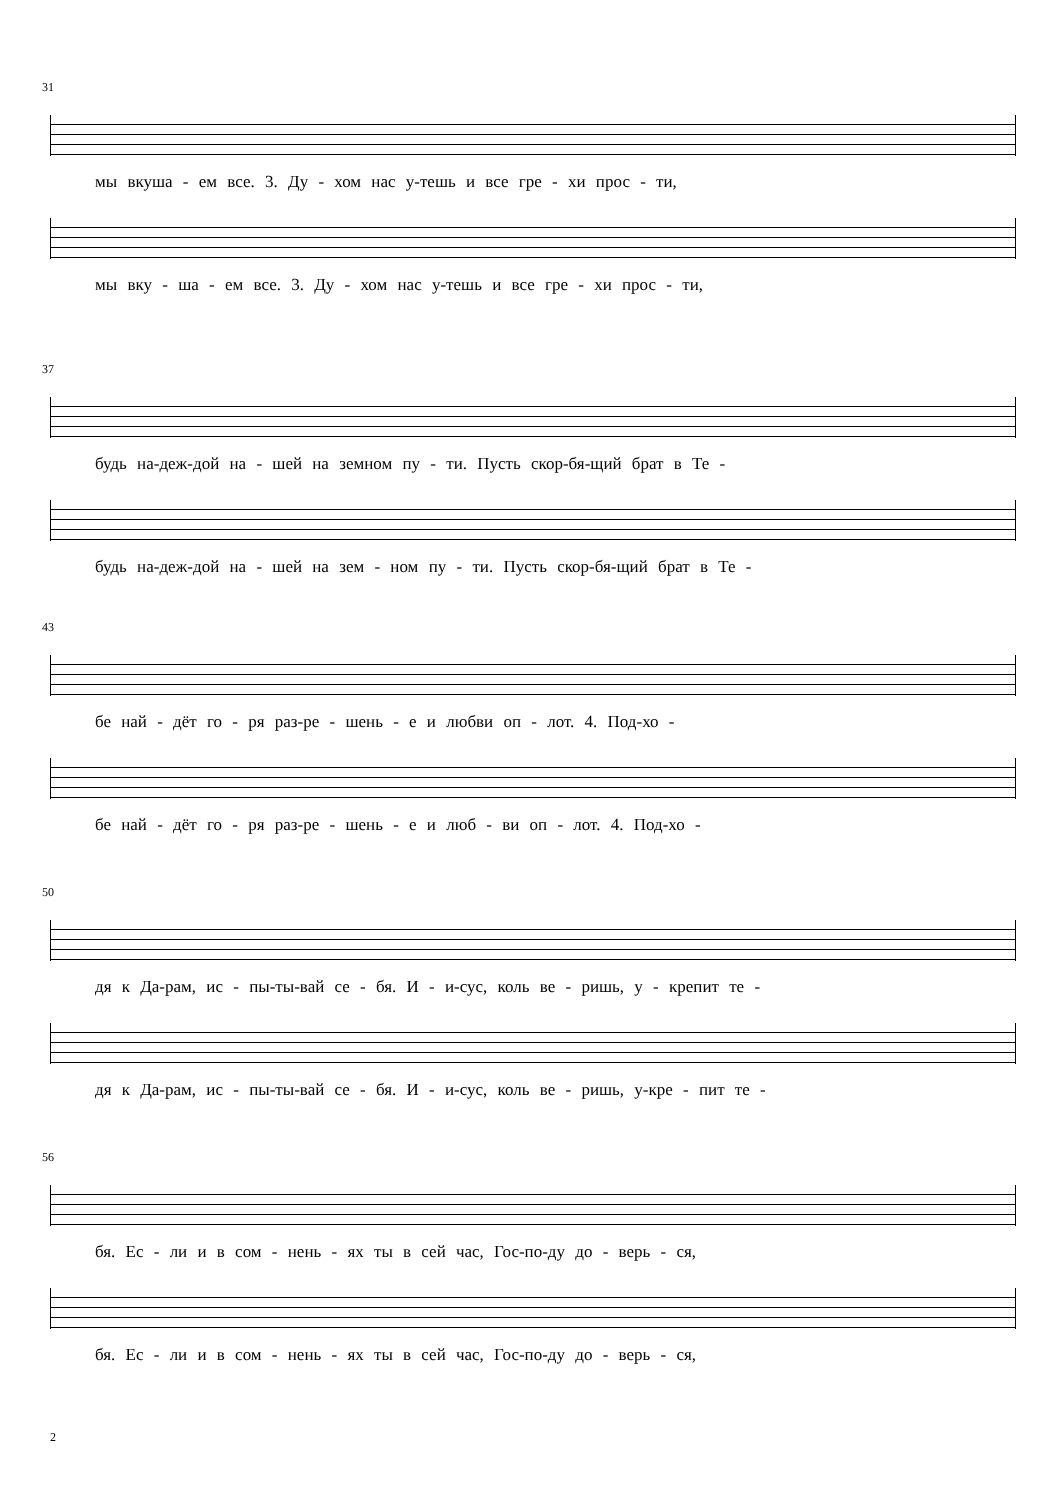31
мы вкуша - ем все. 3. Ду - хом нас у-тешь и все гре - хи прос - ти,
мы вку - ша - ем все. 3. Ду - хом нас у-тешь и все гре - хи прос - ти,
37
будь на-деж-дой на - шей на земном пу - ти. Пусть скор-бя-щий брат в Те -
будь на-деж-дой на - шей на зем - ном пу - ти. Пусть скор-бя-щий брат в Те -
43
бе най - дёт го - ря раз-ре - шень - е и любви оп - лот. 4. Под-хо -
бе най - дёт го - ря раз-ре - шень - е и люб - ви оп - лот. 4. Под-хо -
50
дя к Да-рам, ис - пы-ты-вай се - бя. И - и-сус, коль ве - ришь, у - крепит те -
дя к Да-рам, ис - пы-ты-вай се - бя. И - и-сус, коль ве - ришь, у-кре - пит те -
56
бя. Ес - ли и в сом - нень - ях ты в сей час, Гос-по-ду до - верь - ся,
бя. Ес - ли и в сом - нень - ях ты в сей час, Гос-по-ду до - верь - ся,
2